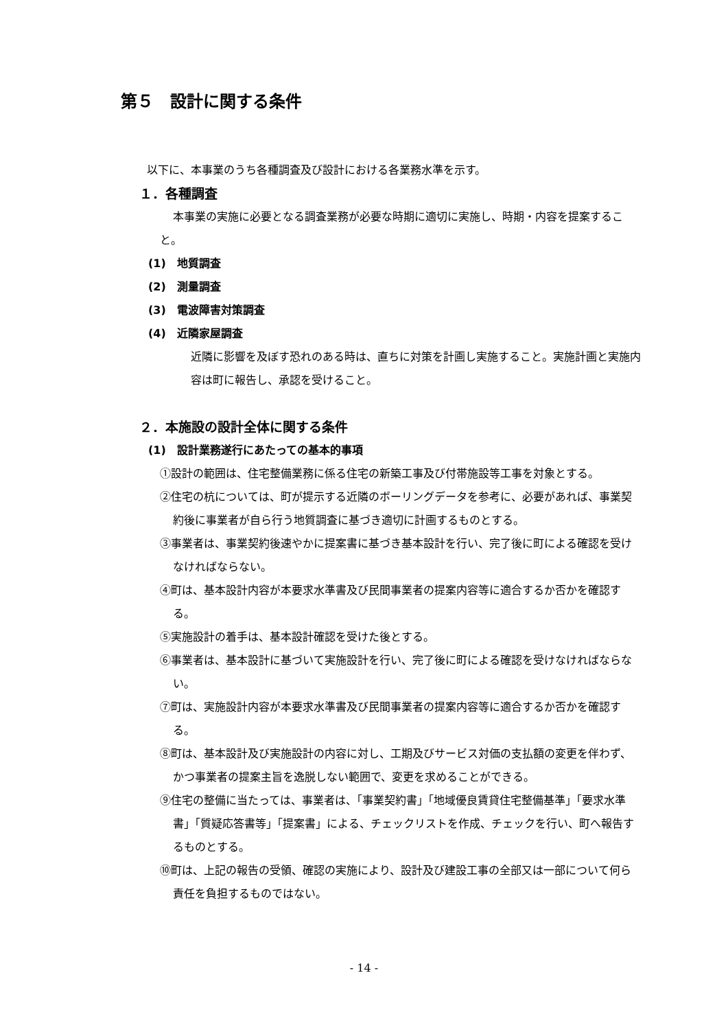第５　設計に関する条件
以下に、本事業のうち各種調査及び設計における各業務水準を示す。
１．各種調査
本事業の実施に必要となる調査業務が必要な時期に適切に実施し、時期・内容を提案すること。
(1)　地質調査
(2)　測量調査
(3)　電波障害対策調査
(4)　近隣家屋調査
近隣に影響を及ぼす恐れのある時は、直ちに対策を計画し実施すること。実施計画と実施内容は町に報告し、承認を受けること。
２．本施設の設計全体に関する条件
(1)　設計業務遂行にあたっての基本的事項
①設計の範囲は、住宅整備業務に係る住宅の新築工事及び付帯施設等工事を対象とする。
②住宅の杭については、町が提示する近隣のボーリングデータを参考に、必要があれば、事業契約後に事業者が自ら行う地質調査に基づき適切に計画するものとする。
③事業者は、事業契約後速やかに提案書に基づき基本設計を行い、完了後に町による確認を受けなければならない。
④町は、基本設計内容が本要求水準書及び民間事業者の提案内容等に適合するか否かを確認する。
⑤実施設計の着手は、基本設計確認を受けた後とする。
⑥事業者は、基本設計に基づいて実施設計を行い、完了後に町による確認を受けなければならない。
⑦町は、実施設計内容が本要求水準書及び民間事業者の提案内容等に適合するか否かを確認する。
⑧町は、基本設計及び実施設計の内容に対し、工期及びサービス対価の支払額の変更を伴わず、かつ事業者の提案主旨を逸脱しない範囲で、変更を求めることができる。
⑨住宅の整備に当たっては、事業者は、「事業契約書」「地域優良賃貸住宅整備基準」「要求水準書」「質疑応答書等」「提案書」による、チェックリストを作成、チェックを行い、町へ報告するものとする。
⑩町は、上記の報告の受領、確認の実施により、設計及び建設工事の全部又は一部について何ら責任を負担するものではない。
- 14 -